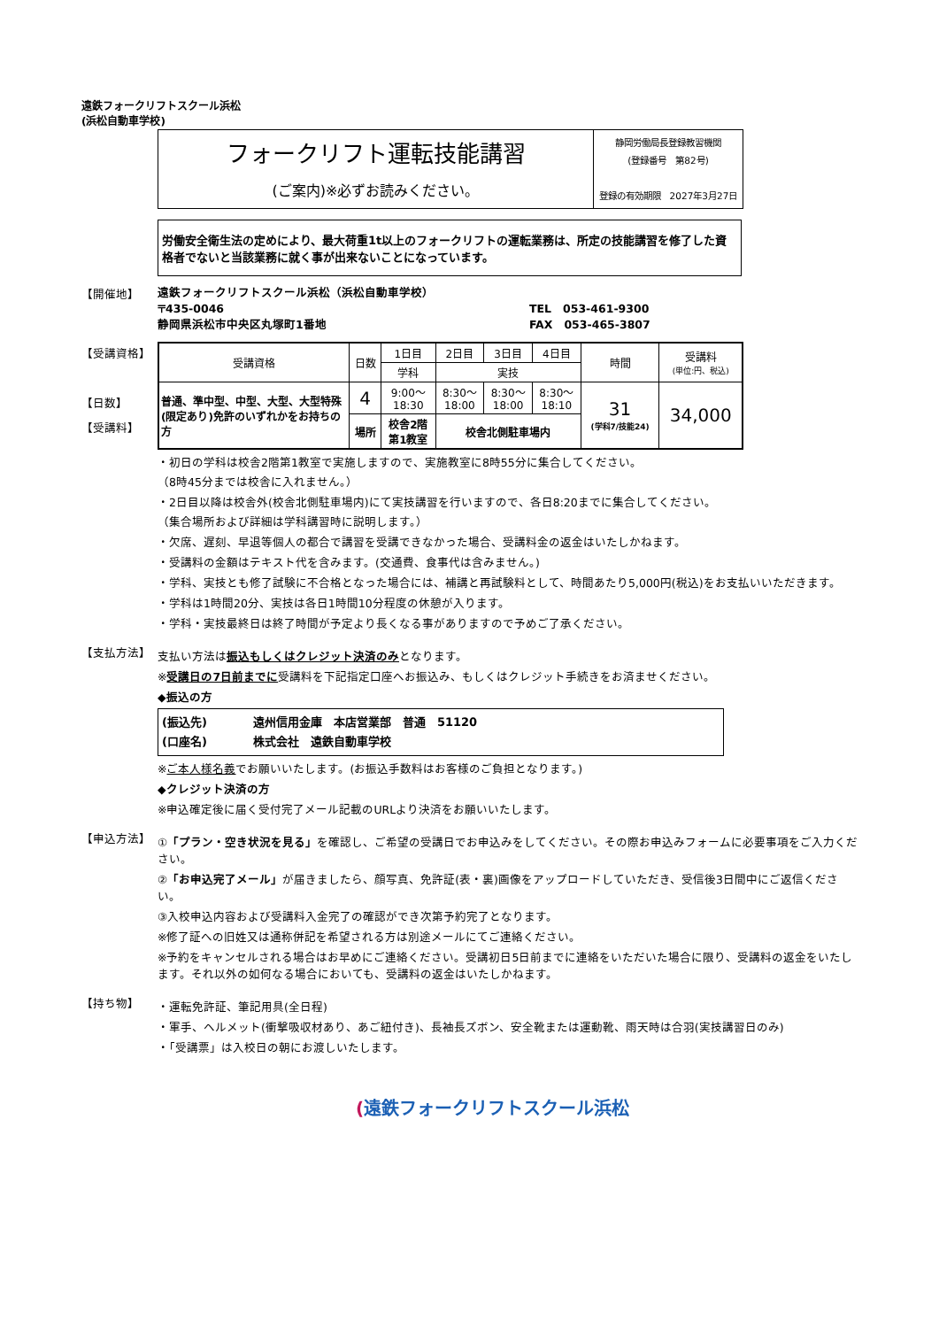遠鉄フォークリフトスクール浜松
(浜松自動車学校)
フォークリフト運転技能講習
(ご案内)※必ずお読みください。
静岡労働局長登録教習機関
(登録番号　第82号)
登録の有効期限　2027年3月27日
労働安全衛生法の定めにより、最大荷重1t以上のフォークリフトの運転業務は、所定の技能講習を修了した資格者でないと当該業務に就く事が出来ないことになっています。
【開催地】
遠鉄フォークリフトスクール浜松（浜松自動車学校）
〒435-0046 TEL　053-461-9300
静岡県浜松市中央区丸塚町1番地 FAX　053-465-3807
【受講資格】
【日数】
【受講料】
| 受講資格 | 日数 | 1日目 | 2日目 | 3日目 | 4日目 | 時間 | 受講料 (単位:円、税込) |
| --- | --- | --- | --- | --- | --- | --- | --- |
| | | 学科 | 実技 | | | | |
| 普通、準中型、中型、大型、大型特殊(限定あり)免許のいずれかをお持ちの方 | 4 | 9:00～ 18:30 | 8:30～ 18:00 | 8:30～ 18:00 | 8:30～ 18:10 | 31 (学科7/技能24) | 34,000 |
| | 場所 | 校舎2階 第1教室 | 校舎北側駐車場内 | | | | |
・初日の学科は校舎2階第1教室で実施しますので、実施教室に8時55分に集合してください。
（8時45分までは校舎に入れません。）
・2日目以降は校舎外(校舎北側駐車場内)にて実技講習を行いますので、各日8:20までに集合してください。
（集合場所および詳細は学科講習時に説明します。）
・欠席、遅刻、早退等個人の都合で講習を受講できなかった場合、受講料金の返金はいたしかねます。
・受講料の金額はテキスト代を含みます。(交通費、食事代は含みません。)
・学科、実技とも修了試験に不合格となった場合には、補講と再試験料として、時間あたり5,000円(税込)をお支払いいただきます。
・学科は1時間20分、実技は各日1時間10分程度の休憩が入ります。
・学科・実技最終日は終了時間が予定より長くなる事がありますので予めご了承ください。
【支払方法】
支払い方法は振込もしくはクレジット決済のみとなります。
※受講日の7日前までに受講料を下記指定口座へお振込み、もしくはクレジット手続きをお済ませください。
◆振込の方
(振込先)　　　　遠州信用金庫　本店営業部　普通　51120
(口座名)　　　　株式会社　遠鉄自動車学校
※ご本人様名義でお願いいたします。(お振込手数料はお客様のご負担となります。)
◆クレジット決済の方
※申込確定後に届く受付完了メール記載のURLより決済をお願いいたします。
【申込方法】
①「プラン・空き状況を見る」を確認し、ご希望の受講日でお申込みをしてください。その際お申込みフォームに必要事項をご入力ください。
②「お申込完了メール」が届きましたら、顔写真、免許証(表・裏)画像をアップロードしていただき、受信後3日間中にご返信ください。
③入校申込内容および受講料入金完了の確認ができ次第予約完了となります。
※修了証への旧姓又は通称併記を希望される方は別途メールにてご連絡ください。
※予約をキャンセルされる場合はお早めにご連絡ください。受講初日5日前までに連絡をいただいた場合に限り、受講料の返金をいたします。それ以外の如何なる場合においても、受講料の返金はいたしかねます。
【持ち物】
・運転免許証、筆記用具(全日程)
・軍手、ヘルメット(衝撃吸収材あり、あご紐付き)、長袖長ズボン、安全靴または運動靴、雨天時は合羽(実技講習日のみ)
・「受講票」は入校日の朝にお渡しいたします。
(遠鉄フォークリフトスクール浜松